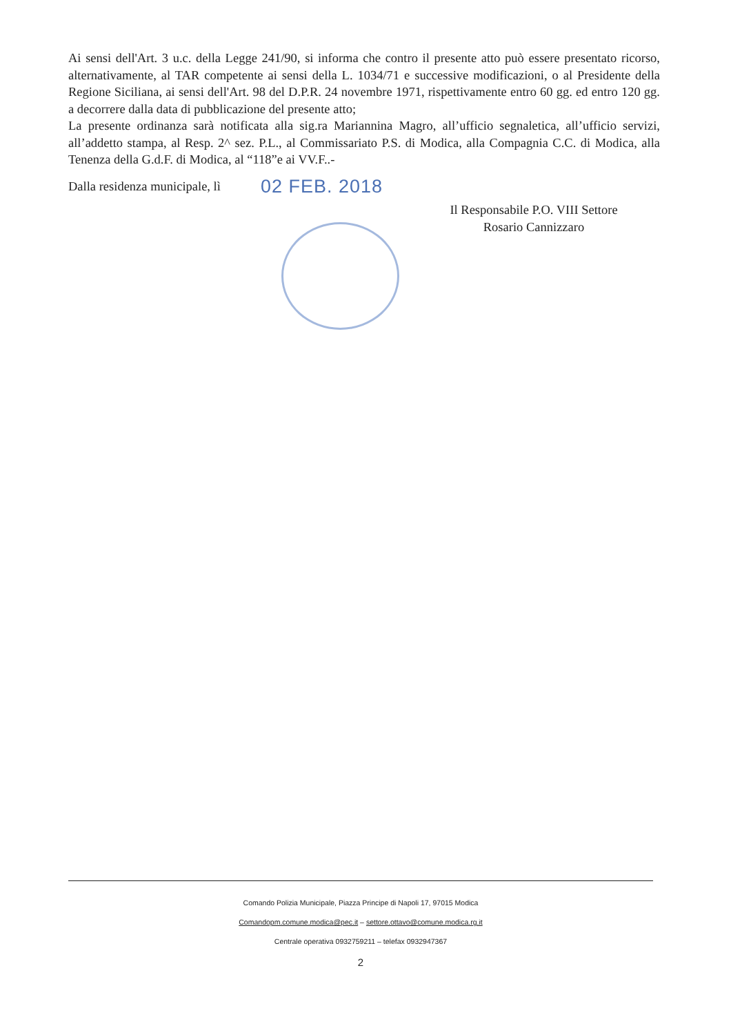Ai sensi dell'Art. 3 u.c. della Legge 241/90, si informa che contro il presente atto può essere presentato ricorso, alternativamente, al TAR competente ai sensi della L. 1034/71 e successive modificazioni, o al Presidente della Regione Siciliana, ai sensi dell'Art. 98 del D.P.R. 24 novembre 1971, rispettivamente entro 60 gg. ed entro 120 gg. a decorrere dalla data di pubblicazione del presente atto;
La presente ordinanza sarà notificata alla sig.ra Mariannina Magro, all’ufficio segnaletica, all’ufficio servizi, all’addetto stampa, al Resp. 2^ sez. P.L., al Commissariato P.S. di Modica, alla Compagnia C.C. di Modica, alla Tenenza della G.d.F. di Modica, al “118”e ai VV.F..-
Dalla residenza municipale, lì 02 FEB. 2018
Il Responsabile P.O. VIII Settore
Rosario Cannizzaro
Comando Polizia Municipale, Piazza Principe di Napoli 17, 97015 Modica
Comandopm.comune.modica@pec.it – settore.ottavo@comune.modica.rg.it
Centrale operativa 0932759211 – telefax 0932947367
2